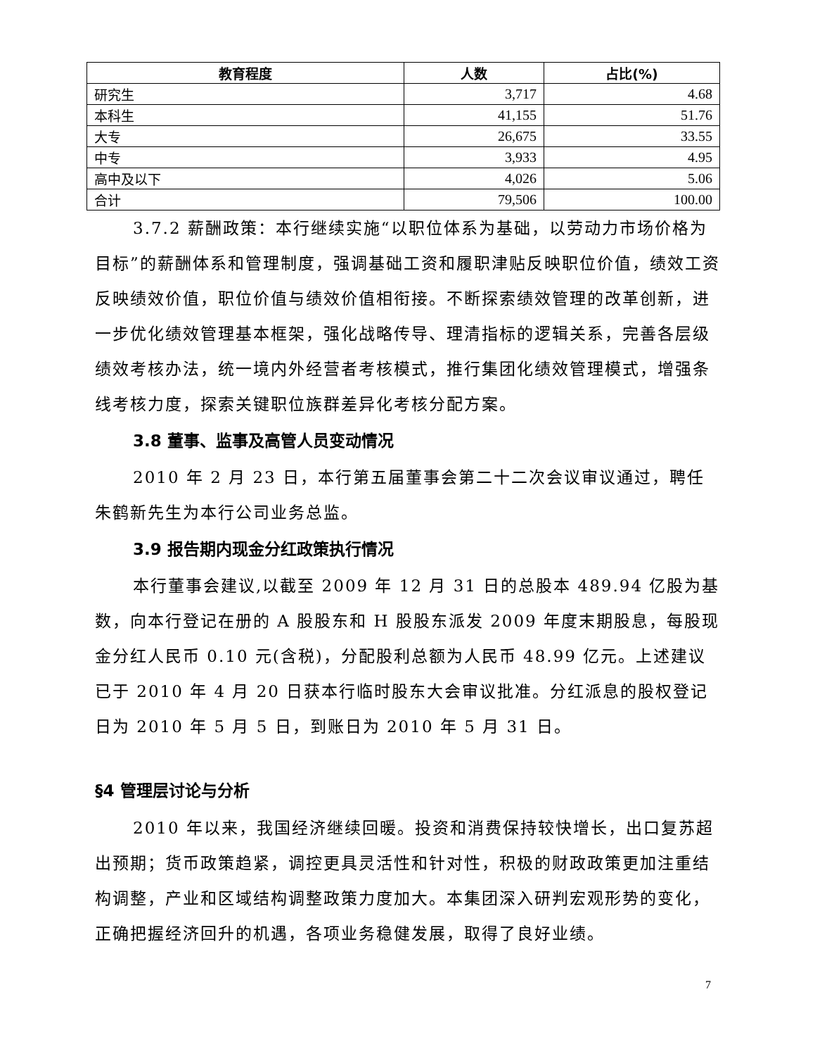| 教育程度 | 人数 | 占比(%) |
| --- | --- | --- |
| 研究生 | 3,717 | 4.68 |
| 本科生 | 41,155 | 51.76 |
| 大专 | 26,675 | 33.55 |
| 中专 | 3,933 | 4.95 |
| 高中及以下 | 4,026 | 5.06 |
| 合计 | 79,506 | 100.00 |
3.7.2 薪酬政策：本行继续实施“以职位体系为基础，以劳动力市场价格为目标”的薪酬体系和管理制度，强调基础工资和履职津贴反映职位价值，绩效工资反映绩效价值，职位价值与绩效价值相衔接。不断探索绩效管理的改革创新，进一步优化绩效管理基本框架，强化战略传导、理清指标的逻辑关系，完善各层级绩效考核办法，统一境内外经营者考核模式，推行集团化绩效管理模式，增强条线考核力度，探索关键职位族群差异化考核分配方案。
3.8 董事、监事及高管人员变动情况
2010 年 2 月 23 日，本行第五届董事会第二十二次会议审议通过，聘任朱鹤新先生为本行公司业务总监。
3.9 报告期内现金分红政策执行情况
本行董事会建议,以截至 2009 年 12 月 31 日的总股本 489.94 亿股为基数，向本行登记在册的 A 股股东和 H 股股东派发 2009 年度末期股息，每股现金分红人民币 0.10 元(含税)，分配股利总额为人民币 48.99 亿元。上述建议已于 2010 年 4 月 20 日获本行临时股东大会审议批准。分红派息的股权登记日为 2010 年 5 月 5 日，到账日为 2010 年 5 月 31 日。
§4 管理层讨论与分析
2010 年以来，我国经济继续回暖。投资和消费保持较快增长，出口复苏超出预期；货币政策趋紧，调控更具灵活性和针对性，积极的财政政策更加注重结构调整，产业和区域结构调整政策力度加大。本集团深入研判宏观形势的变化，正确把握经济回升的机遇，各项业务稳健发展，取得了良好业绩。
7